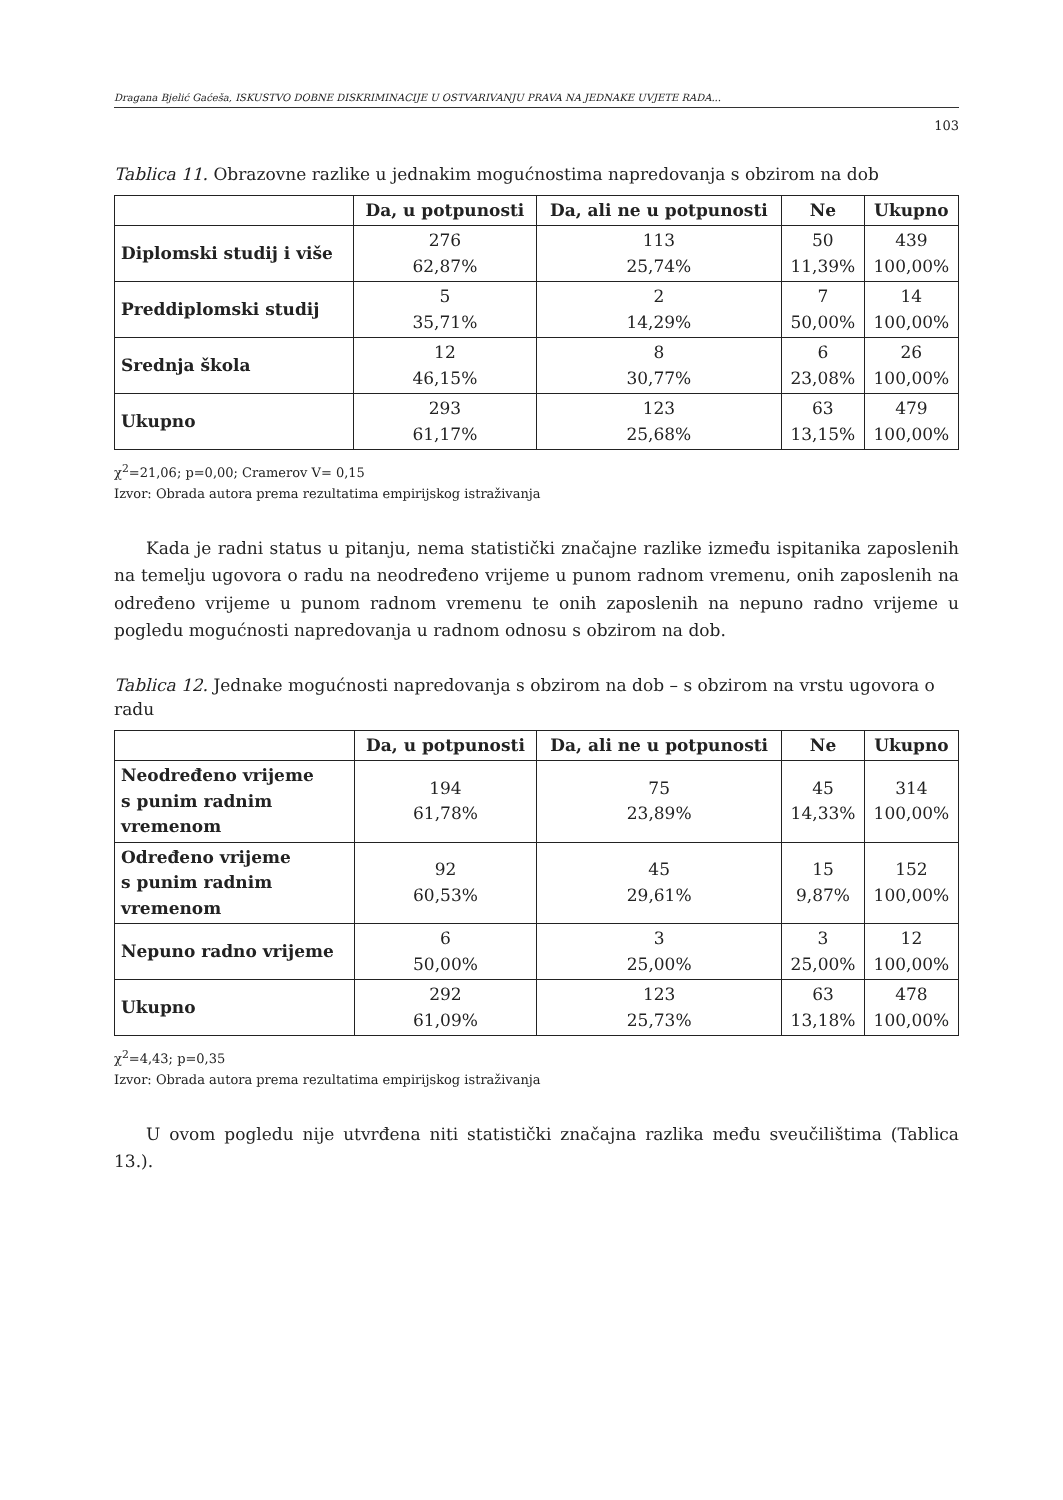Dragana Bjelić Gaćeša, ISKUSTVO DOBNE DISKRIMINACIJE U OSTVARIVANJU PRAVA NA JEDNAKE UVJETE RADA...
103
Tablica 11. Obrazovne razlike u jednakim mogućnostima napredovanja s obzirom na dob
| | Da, u potpunosti | Da, ali ne u potpunosti | Ne | Ukupno |
| --- | --- | --- | --- | --- |
| Diplomski studij i više | 276 62,87% | 113 25,74% | 50 11,39% | 439 100,00% |
| Preddiplomski studij | 5 35,71% | 2 14,29% | 7 50,00% | 14 100,00% |
| Srednja škola | 12 46,15% | 8 30,77% | 6 23,08% | 26 100,00% |
| Ukupno | 293 61,17% | 123 25,68% | 63 13,15% | 479 100,00% |
χ<sup>2</sup>=21,06; p=0,00; Cramerov V= 0,15
Izvor: Obrada autora prema rezultatima empirijskog istraživanja
Kada je radni status u pitanju, nema statistički značajne razlike između ispitanika zaposlenih na temelju ugovora o radu na neodređeno vrijeme u punom radnom vremenu, onih zaposlenih na određeno vrijeme u punom radnom vremenu te onih zaposlenih na nepuno radno vrijeme u pogledu mogućnosti napredovanja u radnom odnosu s obzirom na dob.
Tablica 12. Jednake mogućnosti napredovanja s obzirom na dob – s obzirom na vrstu ugovora o radu
| | Da, u potpunosti | Da, ali ne u potpunosti | Ne | Ukupno |
| --- | --- | --- | --- | --- |
| Neodređeno vrijeme s punim radnim vremenom | 194 61,78% | 75 23,89% | 45 14,33% | 314 100,00% |
| Određeno vrijeme s punim radnim vremenom | 92 60,53% | 45 29,61% | 15 9,87% | 152 100,00% |
| Nepuno radno vrijeme | 6 50,00% | 3 25,00% | 3 25,00% | 12 100,00% |
| Ukupno | 292 61,09% | 123 25,73% | 63 13,18% | 478 100,00% |
χ<sup>2</sup>=4,43; p=0,35
Izvor: Obrada autora prema rezultatima empirijskog istraživanja
U ovom pogledu nije utvrđena niti statistički značajna razlika među sveučilištima (Tablica 13.).